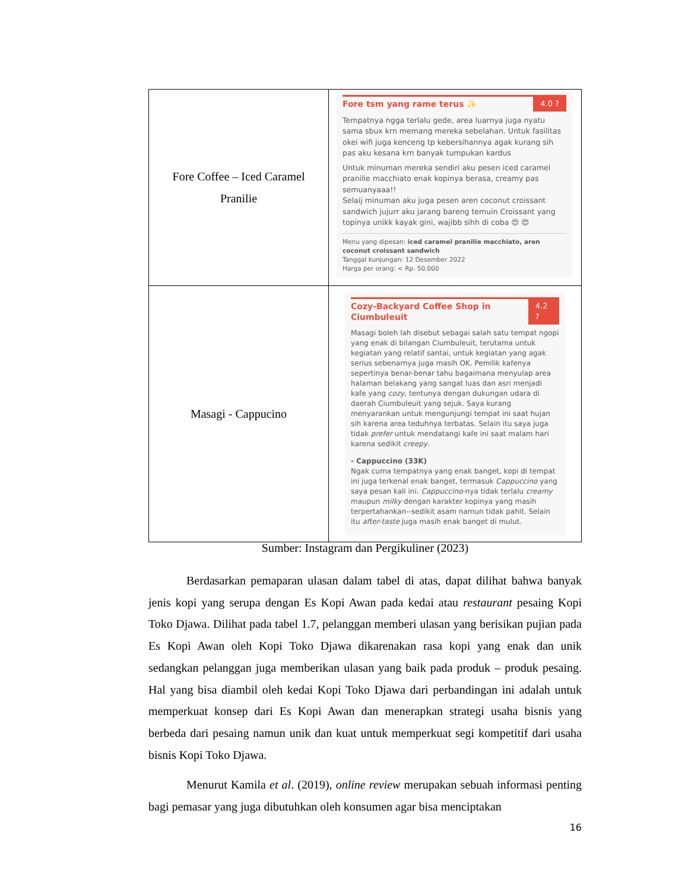| Fore Coffee – Iced Caramel Pranilie | Fore tsm yang rame terus ✨ 4.0 ? Tempatnya ngga terlalu gede, area luarnya juga nyatu sama sbux krn memang mereka sebelahan. Untuk fasilitas okei wifi juga kenceng tp kebersihannya agak kurang sih pas aku kesana krn banyak tumpukan kardus Untuk minuman mereka sendiri aku pesen iced caramel pranilie macchiato enak kopinya berasa, creamy pas semuanyaaa!! Selaij minuman aku juga pesen aren coconut croissant sandwich jujurr aku jarang bareng temuin Croissant yang topinya unikk kayak gini, wajibb sihh di coba 😍 😍 Menu yang dipesan: iced caramel pranilie macchiato, aren coconut croissant sandwich Tanggal kunjungan: 12 Desember 2022 Harga per orang: < Rp. 50.000 |
| Masagi - Cappucino | Cozy-Backyard Coffee Shop in Ciumbuleuit 4.2 ? Masagi boleh lah disebut sebagai salah satu tempat ngopi yang enak di bilangan Ciumbuleuit, terutama untuk kegiatan yang relatif santai, untuk kegiatan yang agak serius sebenarnya juga masih OK. Pemilik kafenya sepertinya benar-benar tahu bagaimana menyulap area halaman belakang yang sangat luas dan asri menjadi kafe yang cozy , tentunya dengan dukungan udara di daerah Ciumbuleuit yang sejuk. Saya kurang menyarankan untuk mengunjungi tempat ini saat hujan sih karena area teduhnya terbatas. Selain itu saya juga tidak prefer untuk mendatangi kafe ini saat malam hari karena sedikit creepy . - Cappuccino (33K) Ngak cuma tempatnya yang enak banget, kopi di tempat ini juga terkenal enak banget, termasuk Cappuccino yang saya pesan kali ini. Cappuccino -nya tidak terlalu creamy maupun milky dengan karakter kopinya yang masih terpertahankan--sedikit asam namun tidak pahit. Selain itu after-taste juga masih enak banget di mulut. |
Sumber: Instagram dan Pergikuliner (2023)
Berdasarkan pemaparan ulasan dalam tabel di atas, dapat dilihat bahwa banyak jenis kopi yang serupa dengan Es Kopi Awan pada kedai atau restaurant pesaing Kopi Toko Djawa. Dilihat pada tabel 1.7, pelanggan memberi ulasan yang berisikan pujian pada Es Kopi Awan oleh Kopi Toko Djawa dikarenakan rasa kopi yang enak dan unik sedangkan pelanggan juga memberikan ulasan yang baik pada produk – produk pesaing. Hal yang bisa diambil oleh kedai Kopi Toko Djawa dari perbandingan ini adalah untuk memperkuat konsep dari Es Kopi Awan dan menerapkan strategi usaha bisnis yang berbeda dari pesaing namun unik dan kuat untuk memperkuat segi kompetitif dari usaha bisnis Kopi Toko Djawa.
Menurut Kamila et al. (2019), online review merupakan sebuah informasi penting bagi pemasar yang juga dibutuhkan oleh konsumen agar bisa menciptakan
16